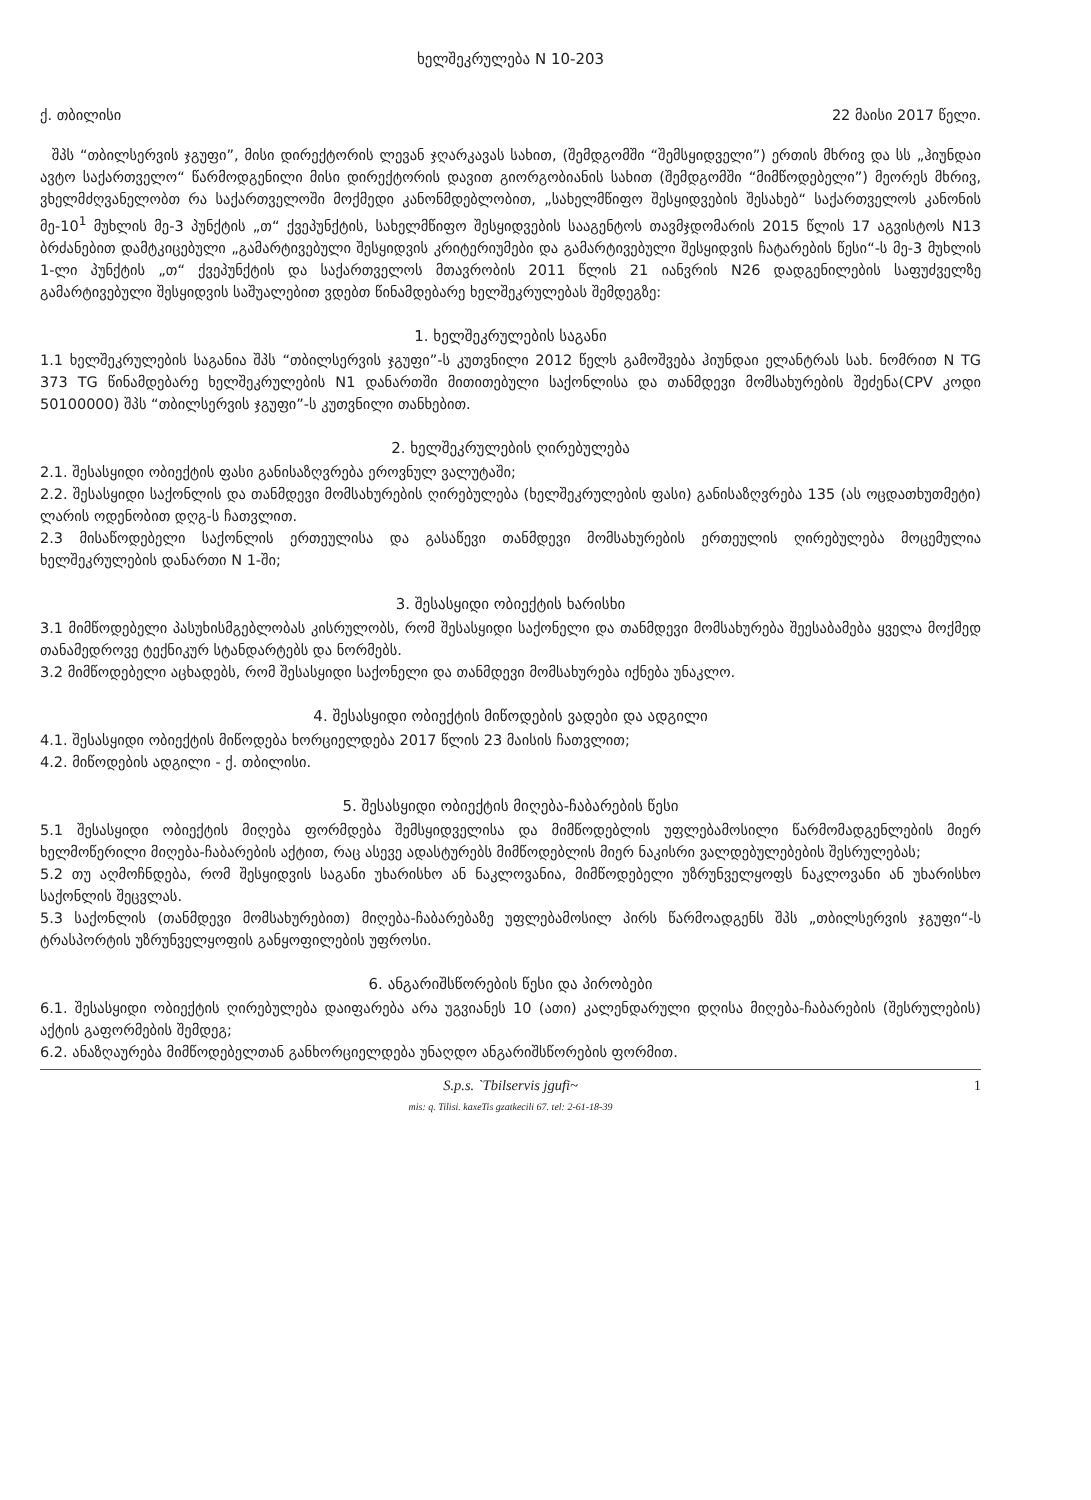ხელშეკრულება N 10-203
ქ. თბილისი 22 მაისი 2017 წელი.
შპს “თბილსერვის ჯგუფი”, მისი დირექტორის ლევან ჯღარკავას სახით, (შემდგომში “შემსყიდველი”) ერთის მხრივ და სს „ჰიუნდაი ავტო საქართველო“ წარმოდგენილი მისი დირექტორის დავით გიორგობიანის სახით (შემდგომში “მიმწოდებელი”) მეორეს მხრივ, ვხელმძღვანელობთ რა საქართველოში მოქმედი კანონმდებლობით, „სახელმწიფო შესყიდვების შესახებ“ საქართველოს კანონის მე-10<sup>1</sup> მუხლის მე-3 პუნქტის „თ“ ქვეპუნქტის, სახელმწიფო შესყიდვების სააგენტოს თავმჯდომარის 2015 წლის 17 აგვისტოს N13 ბრძანებით დამტკიცებული „გამარტივებული შესყიდვის კრიტერიუმები და გამარტივებული შესყიდვის ჩატარების წესი“-ს მე-3 მუხლის 1-ლი პუნქტის „თ“ ქვეპუნქტის და საქართველოს მთავრობის 2011 წლის 21 იანვრის N26 დადგენილების საფუძველზე გამარტივებული შესყიდვის საშუალებით ვდებთ წინამდებარე ხელშეკრულებას შემდეგზე:
1. ხელშეკრულების საგანი
1.1 ხელშეკრულების საგანია შპს “თბილსერვის ჯგუფი”-ს კუთვნილი 2012 წელს გამოშვება ჰიუნდაი ელანტრას სახ. ნომრით N TG 373 TG წინამდებარე ხელშეკრულების N1 დანართში მითითებული საქონლისა და თანმდევი მომსახურების შეძენა(CPV კოდი 50100000) შპს “თბილსერვის ჯგუფი”-ს კუთვნილი თანხებით.
2. ხელშეკრულების ღირებულება
2.1. შესასყიდი ობიექტის ფასი განისაზღვრება ეროვნულ ვალუტაში;
2.2. შესასყიდი საქონლის და თანმდევი მომსახურების ღირებულება (ხელშეკრულების ფასი) განისაზღვრება 135 (ას ოცდათხუთმეტი) ლარის ოდენობით დღგ-ს ჩათვლით.
2.3 მისაწოდებელი საქონლის ერთეულისა და გასაწევი თანმდევი მომსახურების ერთეულის ღირებულება მოცემულია ხელშეკრულების დანართი N 1-ში;
3. შესასყიდი ობიექტის ხარისხი
3.1 მიმწოდებელი პასუხისმგებლობას კისრულობს, რომ შესასყიდი საქონელი და თანმდევი მომსახურება შეესაბამება ყველა მოქმედ თანამედროვე ტექნიკურ სტანდარტებს და ნორმებს.
3.2 მიმწოდებელი აცხადებს, რომ შესასყიდი საქონელი და თანმდევი მომსახურება იქნება უნაკლო.
4. შესასყიდი ობიექტის მიწოდების ვადები და ადგილი
4.1. შესასყიდი ობიექტის მიწოდება ხორციელდება 2017 წლის 23 მაისის ჩათვლით;
4.2. მიწოდების ადგილი - ქ. თბილისი.
5. შესასყიდი ობიექტის მიღება-ჩაბარების წესი
5.1 შესასყიდი ობიექტის მიღება ფორმდება შემსყიდველისა და მიმწოდებლის უფლებამოსილი წარმომადგენლების მიერ ხელმოწერილი მიღება-ჩაბარების აქტით, რაც ასევე ადასტურებს მიმწოდებლის მიერ ნაკისრი ვალდებულებების შესრულებას;
5.2 თუ აღმოჩნდება, რომ შესყიდვის საგანი უხარისხო ან ნაკლოვანია, მიმწოდებელი უზრუნველყოფს ნაკლოვანი ან უხარისხო საქონლის შეცვლას.
5.3 საქონლის (თანმდევი მომსახურებით) მიღება-ჩაბარებაზე უფლებამოსილ პირს წარმოადგენს შპს „თბილსერვის ჯგუფი“-ს ტრასპორტის უზრუნველყოფის განყოფილების უფროსი.
6. ანგარიშსწორების წესი და პირობები
6.1. შესასყიდი ობიექტის ღირებულება დაიფარება არა უგვიანეს 10 (ათი) კალენდარული დღისა მიღება-ჩაბარების (შესრულების) აქტის გაფორმების შემდეგ;
6.2. ანაზღაურება მიმწოდებელთან განხორციელდება უნაღდო ანგარიშსწორების ფორმით.
S.p.s. `Tbilservis jgufi~
mis: q. Tilisi. kaxeTis gzatkecili 67. tel: 2-61-18-39
1